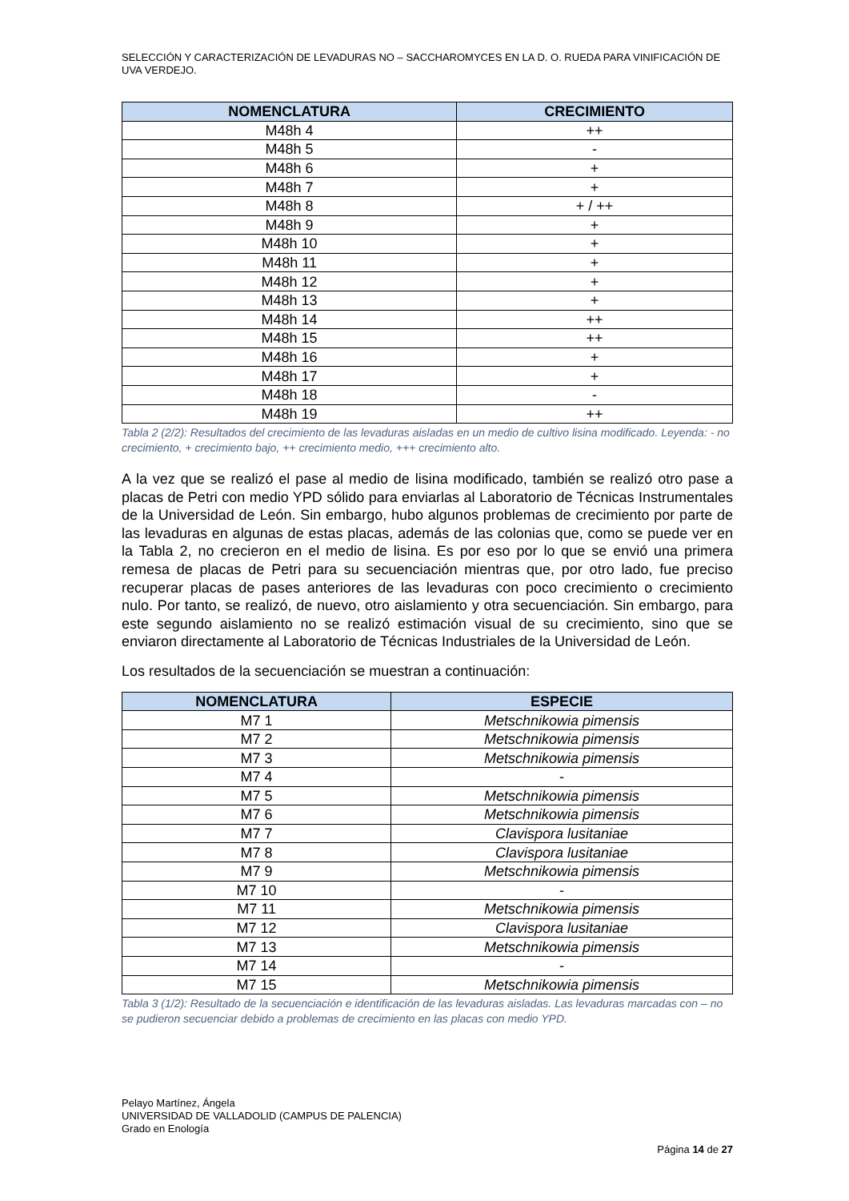SELECCIÓN Y CARACTERIZACIÓN DE LEVADURAS NO – SACCHAROMYCES EN LA D. O. RUEDA PARA VINIFICACIÓN DE UVA VERDEJO.
| NOMENCLATURA | CRECIMIENTO |
| --- | --- |
| M48h 4 | ++ |
| M48h 5 | - |
| M48h 6 | + |
| M48h 7 | + |
| M48h 8 | + / ++ |
| M48h 9 | + |
| M48h 10 | + |
| M48h 11 | + |
| M48h 12 | + |
| M48h 13 | + |
| M48h 14 | ++ |
| M48h 15 | ++ |
| M48h 16 | + |
| M48h 17 | + |
| M48h 18 | - |
| M48h 19 | ++ |
Tabla 2 (2/2): Resultados del crecimiento de las levaduras aisladas en un medio de cultivo lisina modificado. Leyenda: - no crecimiento, + crecimiento bajo, ++ crecimiento medio, +++ crecimiento alto.
A la vez que se realizó el pase al medio de lisina modificado, también se realizó otro pase a placas de Petri con medio YPD sólido para enviarlas al Laboratorio de Técnicas Instrumentales de la Universidad de León. Sin embargo, hubo algunos problemas de crecimiento por parte de las levaduras en algunas de estas placas, además de las colonias que, como se puede ver en la Tabla 2, no crecieron en el medio de lisina. Es por eso por lo que se envió una primera remesa de placas de Petri para su secuenciación mientras que, por otro lado, fue preciso recuperar placas de pases anteriores de las levaduras con poco crecimiento o crecimiento nulo. Por tanto, se realizó, de nuevo, otro aislamiento y otra secuenciación. Sin embargo, para este segundo aislamiento no se realizó estimación visual de su crecimiento, sino que se enviaron directamente al Laboratorio de Técnicas Industriales de la Universidad de León.
Los resultados de la secuenciación se muestran a continuación:
| NOMENCLATURA | ESPECIE |
| --- | --- |
| M7 1 | Metschnikowia pimensis |
| M7 2 | Metschnikowia pimensis |
| M7 3 | Metschnikowia pimensis |
| M7 4 | - |
| M7 5 | Metschnikowia pimensis |
| M7 6 | Metschnikowia pimensis |
| M7 7 | Clavispora lusitaniae |
| M7 8 | Clavispora lusitaniae |
| M7 9 | Metschnikowia pimensis |
| M7 10 | - |
| M7 11 | Metschnikowia pimensis |
| M7 12 | Clavispora lusitaniae |
| M7 13 | Metschnikowia pimensis |
| M7 14 | - |
| M7 15 | Metschnikowia pimensis |
Tabla 3 (1/2): Resultado de la secuenciación e identificación de las levaduras aisladas. Las levaduras marcadas con – no se pudieron secuenciar debido a problemas de crecimiento en las placas con medio YPD.
Pelayo Martínez, Ángela
UNIVERSIDAD DE VALLADOLID (CAMPUS DE PALENCIA)
Grado en Enología
Página 14 de 27